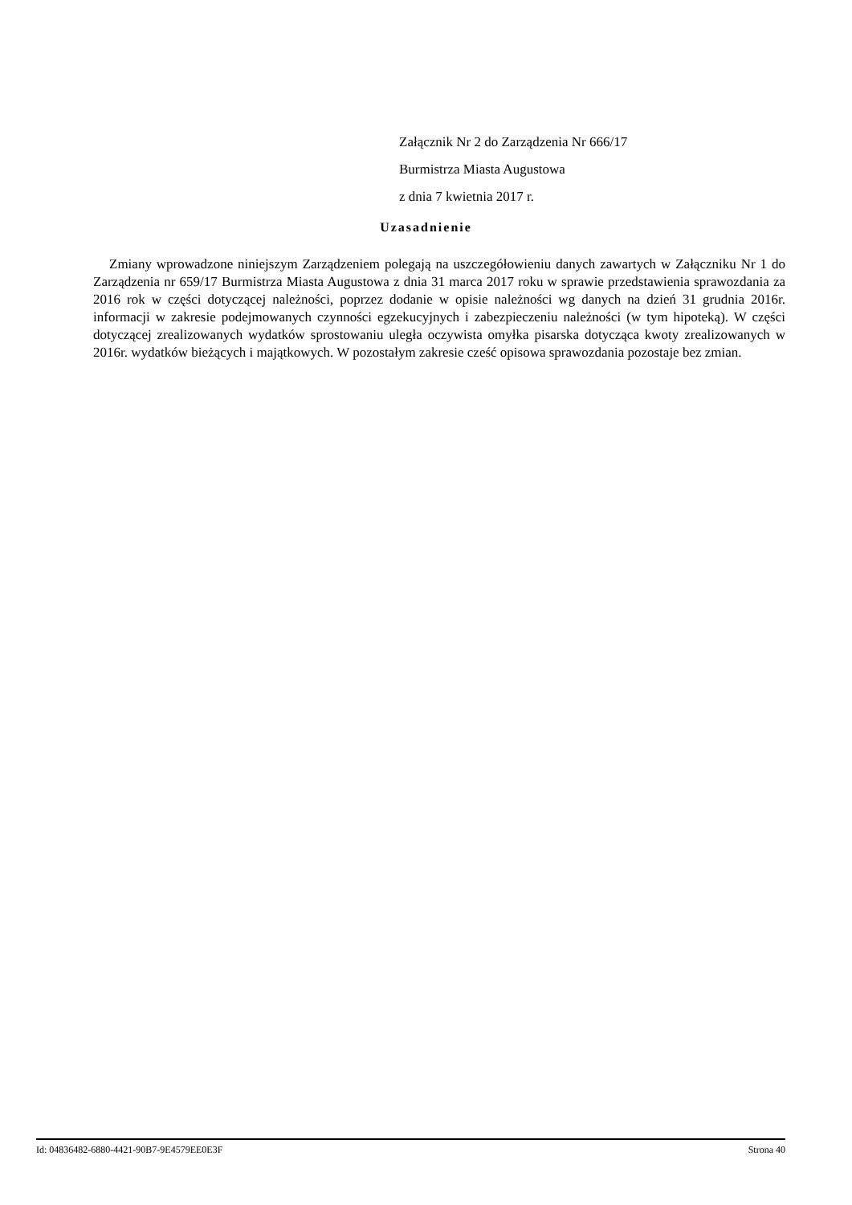Załącznik Nr 2 do Zarządzenia Nr 666/17
Burmistrza Miasta Augustowa
z dnia 7 kwietnia 2017 r.
Uzasadnienie
Zmiany wprowadzone niniejszym Zarządzeniem polegają na uszczegółowieniu danych zawartych w Załączniku Nr 1 do Zarządzenia nr 659/17 Burmistrza Miasta Augustowa z dnia 31 marca 2017 roku w sprawie przedstawienia sprawozdania za 2016 rok w części dotyczącej należności, poprzez dodanie w opisie należności wg danych na dzień 31 grudnia 2016r. informacji w zakresie podejmowanych czynności egzekucyjnych i zabezpieczeniu należności (w tym hipoteką). W części dotyczącej zrealizowanych wydatków sprostowaniu uległa oczywista omyłka pisarska dotycząca kwoty zrealizowanych w 2016r. wydatków bieżących i majątkowych. W pozostałym zakresie cześć opisowa sprawozdania pozostaje bez zmian.
Id: 04836482-6880-4421-90B7-9E4579EE0E3F Strona 40